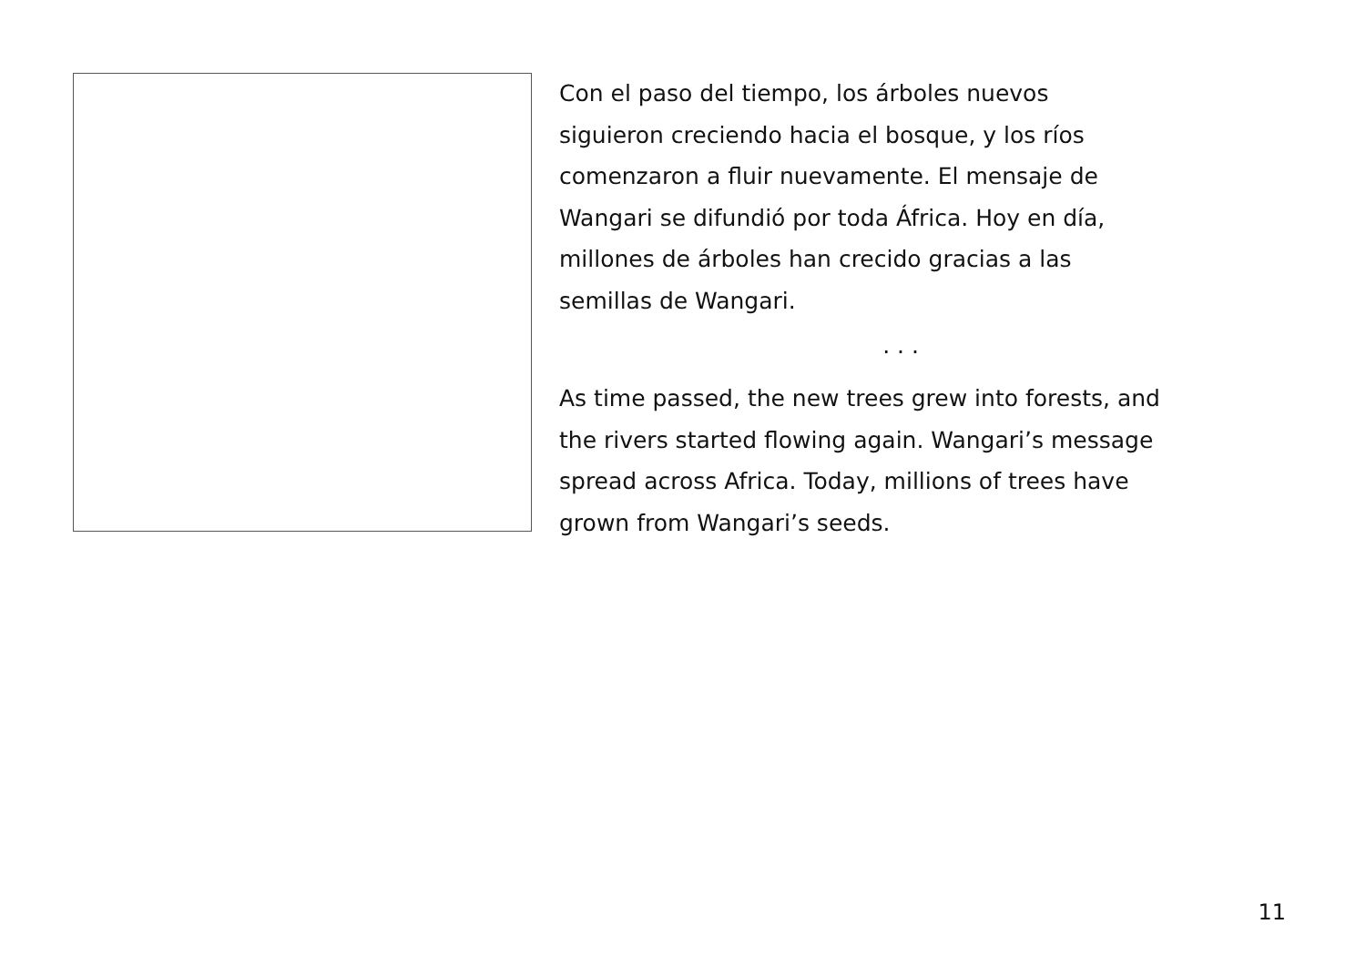Con el paso del tiempo, los árboles nuevos
siguieron creciendo hacia el bosque, y los ríos
comenzaron a fluir nuevamente. El mensaje de
Wangari se difundió por toda África. Hoy en día,
millones de árboles han crecido gracias a las
semillas de Wangari.
. . .
As time passed, the new trees grew into forests, and
the rivers started flowing again. Wangari’s message
spread across Africa. Today, millions of trees have
grown from Wangari’s seeds.
11